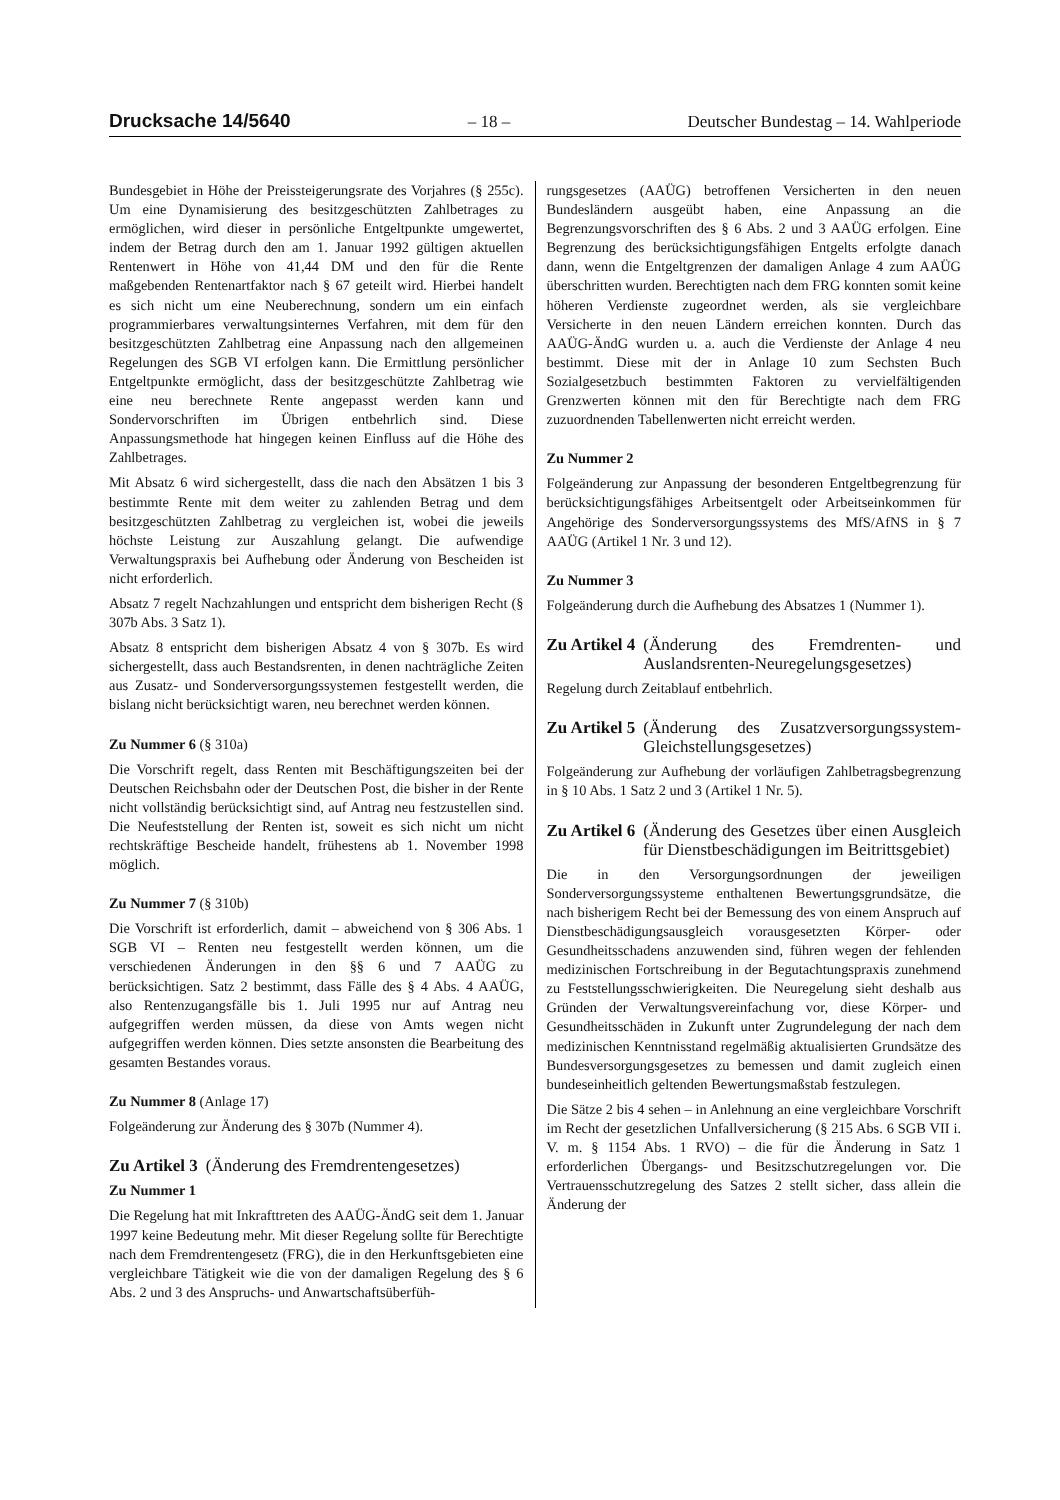Drucksache 14/5640 – 18 – Deutscher Bundestag – 14. Wahlperiode
Bundesgebiet in Höhe der Preissteigerungsrate des Vorjahres (§ 255c). Um eine Dynamisierung des besitzgeschützten Zahlbetrages zu ermöglichen, wird dieser in persönliche Entgeltpunkte umgewertet, indem der Betrag durch den am 1. Januar 1992 gültigen aktuellen Rentenwert in Höhe von 41,44 DM und den für die Rente maßgebenden Rentenartfaktor nach § 67 geteilt wird. Hierbei handelt es sich nicht um eine Neuberechnung, sondern um ein einfach programmierbares verwaltungsinternes Verfahren, mit dem für den besitzgeschützten Zahlbetrag eine Anpassung nach den allgemeinen Regelungen des SGB VI erfolgen kann. Die Ermittlung persönlicher Entgeltpunkte ermöglicht, dass der besitzgeschützte Zahlbetrag wie eine neu berechnete Rente angepasst werden kann und Sondervorschriften im Übrigen entbehrlich sind. Diese Anpassungsmethode hat hingegen keinen Einfluss auf die Höhe des Zahlbetrages.
Mit Absatz 6 wird sichergestellt, dass die nach den Absätzen 1 bis 3 bestimmte Rente mit dem weiter zu zahlenden Betrag und dem besitzgeschützten Zahlbetrag zu vergleichen ist, wobei die jeweils höchste Leistung zur Auszahlung gelangt. Die aufwendige Verwaltungspraxis bei Aufhebung oder Änderung von Bescheiden ist nicht erforderlich.
Absatz 7 regelt Nachzahlungen und entspricht dem bisherigen Recht (§ 307b Abs. 3 Satz 1).
Absatz 8 entspricht dem bisherigen Absatz 4 von § 307b. Es wird sichergestellt, dass auch Bestandsrenten, in denen nachträgliche Zeiten aus Zusatz- und Sonderversorgungssystemen festgestellt werden, die bislang nicht berücksichtigt waren, neu berechnet werden können.
Zu Nummer 6 (§ 310a)
Die Vorschrift regelt, dass Renten mit Beschäftigungszeiten bei der Deutschen Reichsbahn oder der Deutschen Post, die bisher in der Rente nicht vollständig berücksichtigt sind, auf Antrag neu festzustellen sind. Die Neufeststellung der Renten ist, soweit es sich nicht um nicht rechtskräftige Bescheide handelt, frühestens ab 1. November 1998 möglich.
Zu Nummer 7 (§ 310b)
Die Vorschrift ist erforderlich, damit – abweichend von § 306 Abs. 1 SGB VI – Renten neu festgestellt werden können, um die verschiedenen Änderungen in den §§ 6 und 7 AAÜG zu berücksichtigen. Satz 2 bestimmt, dass Fälle des § 4 Abs. 4 AAÜG, also Rentenzugangsfälle bis 1. Juli 1995 nur auf Antrag neu aufgegriffen werden müssen, da diese von Amts wegen nicht aufgegriffen werden können. Dies setzte ansonsten die Bearbeitung des gesamten Bestandes voraus.
Zu Nummer 8 (Anlage 17)
Folgeänderung zur Änderung des § 307b (Nummer 4).
Zu Artikel 3 (Änderung des Fremdrentengesetzes)
Zu Nummer 1
Die Regelung hat mit Inkrafttreten des AAÜG-ÄndG seit dem 1. Januar 1997 keine Bedeutung mehr. Mit dieser Regelung sollte für Berechtigte nach dem Fremdrentengesetz (FRG), die in den Herkunftsgebieten eine vergleichbare Tätigkeit wie die von der damaligen Regelung des § 6 Abs. 2 und 3 des Anspruchs- und Anwartschaftsüberfüh-
rungsgesetzes (AAÜG) betroffenen Versicherten in den neuen Bundesländern ausgeübt haben, eine Anpassung an die Begrenzungsvorschriften des § 6 Abs. 2 und 3 AAÜG erfolgen. Eine Begrenzung des berücksichtigungsfähigen Entgelts erfolgte danach dann, wenn die Entgeltgrenzen der damaligen Anlage 4 zum AAÜG überschritten wurden. Berechtigten nach dem FRG konnten somit keine höheren Verdienste zugeordnet werden, als sie vergleichbare Versicherte in den neuen Ländern erreichen konnten. Durch das AAÜG-ÄndG wurden u. a. auch die Verdienste der Anlage 4 neu bestimmt. Diese mit der in Anlage 10 zum Sechsten Buch Sozialgesetzbuch bestimmten Faktoren zu vervielfältigenden Grenzwerten können mit den für Berechtigte nach dem FRG zuzuordnenden Tabellenwerten nicht erreicht werden.
Zu Nummer 2
Folgeänderung zur Anpassung der besonderen Entgeltbegrenzung für berücksichtigungsfähiges Arbeitsentgelt oder Arbeitseinkommen für Angehörige des Sonderversorgungssystems des MfS/AfNS in § 7 AAÜG (Artikel 1 Nr. 3 und 12).
Zu Nummer 3
Folgeänderung durch die Aufhebung des Absatzes 1 (Nummer 1).
Zu Artikel 4 (Änderung des Fremdrenten- und Auslandsrenten-Neuregelungsgesetzes)
Regelung durch Zeitablauf entbehrlich.
Zu Artikel 5 (Änderung des Zusatzversorgungssystem-Gleichstellungsgesetzes)
Folgeänderung zur Aufhebung der vorläufigen Zahlbetragsbegrenzung in § 10 Abs. 1 Satz 2 und 3 (Artikel 1 Nr. 5).
Zu Artikel 6 (Änderung des Gesetzes über einen Ausgleich für Dienstbeschädigungen im Beitrittsgebiet)
Die in den Versorgungsordnungen der jeweiligen Sonderversorgungssysteme enthaltenen Bewertungsgrundsätze, die nach bisherigem Recht bei der Bemessung des von einem Anspruch auf Dienstbeschädigungsausgleich vorausgesetzten Körper- oder Gesundheitsschadens anzuwenden sind, führen wegen der fehlenden medizinischen Fortschreibung in der Begutachtungspraxis zunehmend zu Feststellungsschwierigkeiten. Die Neuregelung sieht deshalb aus Gründen der Verwaltungsvereinfachung vor, diese Körper- und Gesundheitsschäden in Zukunft unter Zugrundelegung der nach dem medizinischen Kenntnisstand regelmäßig aktualisierten Grundsätze des Bundesversorgungsgesetzes zu bemessen und damit zugleich einen bundeseinheitlich geltenden Bewertungsmaßstab festzulegen.
Die Sätze 2 bis 4 sehen – in Anlehnung an eine vergleichbare Vorschrift im Recht der gesetzlichen Unfallversicherung (§ 215 Abs. 6 SGB VII i. V. m. § 1154 Abs. 1 RVO) – die für die Änderung in Satz 1 erforderlichen Übergangs- und Besitzschutzregelungen vor. Die Vertrauensschutzregelung des Satzes 2 stellt sicher, dass allein die Änderung der